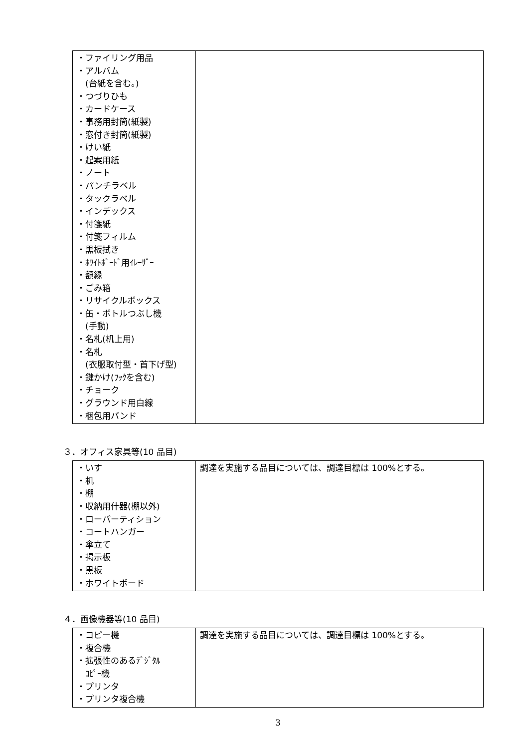| ・ファイリング用品 ・アルバム (台紙を含む。) ・つづりひも ・カードケース ・事務用封筒(紙製) ・窓付き封筒(紙製) ・けい紙 ・起案用紙 ・ノート ・パンチラベル ・タックラベル ・インデックス ・付箋紙 ・付箋フィルム ・黒板拭き ・ﾎﾜｲﾄﾎﾞｰﾄﾞ用ｲﾚｰｻﾞｰ ・額縁 ・ごみ箱 ・リサイクルボックス ・缶・ボトルつぶし機 (手動) ・名札(机上用) ・名札 (衣服取付型・首下げ型) ・鍵かけ(ﾌｯｸを含む) ・チョーク ・グラウンド用白線 ・梱包用バンド | |
３．オフィス家具等(10 品目)
| ・いす ・机 ・棚 ・収納用什器(棚以外) ・ローパーティション ・コートハンガー ・傘立て ・掲示板 ・黒板 ・ホワイトボード | 調達を実施する品目については、調達目標は 100%とする。 |
４．画像機器等(10 品目)
| ・コピー機 ・複合機 ・拡張性のあるﾃﾞｼﾞﾀﾙ ｺﾋﾟｰ機 ・プリンタ ・プリンタ複合機 | 調達を実施する品目については、調達目標は 100%とする。 |
3